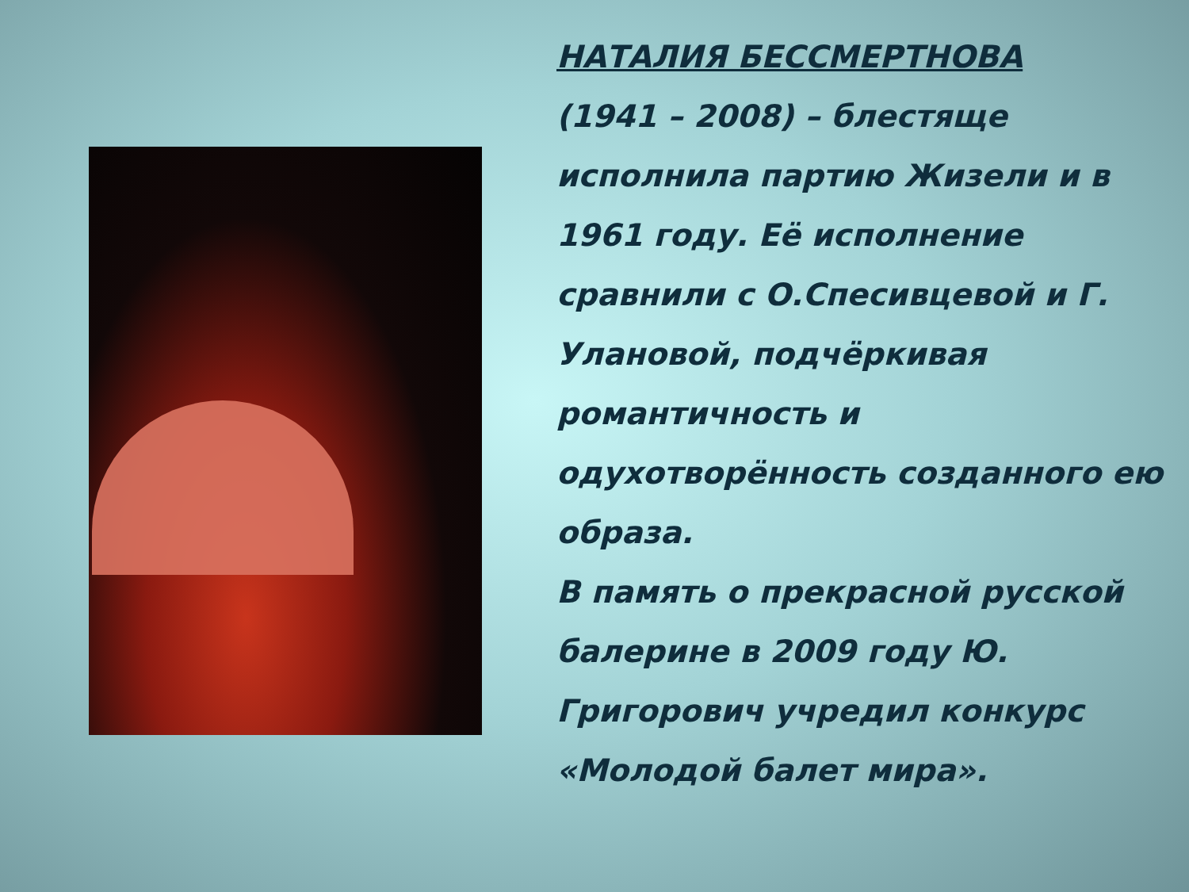НАТАЛИЯ БЕССМЕРТНОВА
(1941 – 2008) – блестяще исполнила партию Жизели и в 1961 году. Её исполнение сравнили с О.Спесивцевой и Г. Улановой, подчёркивая романтичность и одухотворённость созданного ею образа.
В память о прекрасной русской балерине в 2009 году Ю. Григорович учредил конкурс «Молодой балет мира».